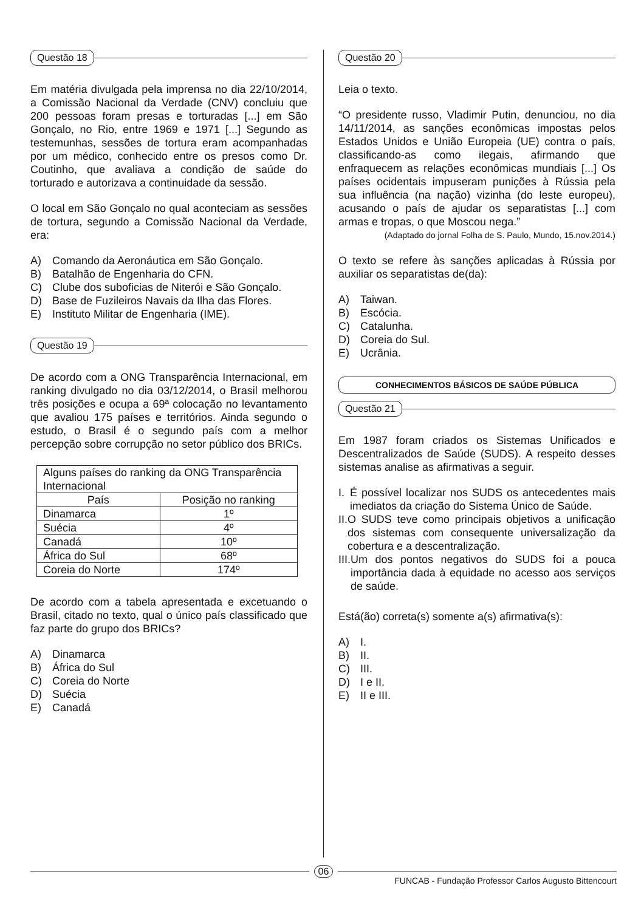Questão 18
Em matéria divulgada pela imprensa no dia 22/10/2014, a Comissão Nacional da Verdade (CNV) concluiu que 200 pessoas foram presas e torturadas [...] em São Gonçalo, no Rio, entre 1969 e 1971 [...] Segundo as testemunhas, sessões de tortura eram acompanhadas por um médico, conhecido entre os presos como Dr. Coutinho, que avaliava a condição de saúde do torturado e autorizava a continuidade da sessão.
O local em São Gonçalo no qual aconteciam as sessões de tortura, segundo a Comissão Nacional da Verdade, era:
A) Comando da Aeronáutica em São Gonçalo.
B) Batalhão de Engenharia do CFN.
C) Clube dos suboficias de Niterói e São Gonçalo.
D) Base de Fuzileiros Navais da Ilha das Flores.
E) Instituto Militar de Engenharia (IME).
Questão 19
De acordo com a ONG Transparência Internacional, em ranking divulgado no dia 03/12/2014, o Brasil melhorou três posições e ocupa a 69ª colocação no levantamento que avaliou 175 países e territórios. Ainda segundo o estudo, o Brasil é o segundo país com a melhor percepção sobre corrupção no setor público dos BRICs.
| Alguns países do ranking da ONG Transparência Internacional | |
| --- | --- |
| País | Posição no ranking |
| Dinamarca | 1º |
| Suécia | 4º |
| Canadá | 10º |
| África do Sul | 68º |
| Coreia do Norte | 174º |
De acordo com a tabela apresentada e excetuando o Brasil, citado no texto, qual o único país classificado que faz parte do grupo dos BRICs?
A) Dinamarca
B) África do Sul
C) Coreia do Norte
D) Suécia
E) Canadá
Questão 20
Leia o texto.
“O presidente russo, Vladimir Putin, denunciou, no dia 14/11/2014, as sanções econômicas impostas pelos Estados Unidos e União Europeia (UE) contra o país, classificando-as como ilegais, afirmando que enfraquecem as relações econômicas mundiais [...] Os países ocidentais impuseram punições à Rússia pela sua influência (na nação) vizinha (do leste europeu), acusando o país de ajudar os separatistas [...] com armas e tropas, o que Moscou nega.”
(Adaptado do jornal Folha de S. Paulo, Mundo, 15.nov.2014.)
O texto se refere às sanções aplicadas à Rússia por auxiliar os separatistas de(da):
A) Taiwan.
B) Escócia.
C) Catalunha.
D) Coreia do Sul.
E) Ucrânia.
CONHECIMENTOS BÁSICOS DE SAÚDE PÚBLICA
Questão 21
Em 1987 foram criados os Sistemas Unificados e Descentralizados de Saúde (SUDS). A respeito desses sistemas analise as afirmativas a seguir.
I. É possível localizar nos SUDS os antecedentes mais imediatos da criação do Sistema Único de Saúde.
II. O SUDS teve como principais objetivos a unificação dos sistemas com consequente universalização da cobertura e a descentralização.
III. Um dos pontos negativos do SUDS foi a pouca importância dada à equidade no acesso aos serviços de saúde.
Está(ão) correta(s) somente a(s) afirmativa(s):
A) I.
B) II.
C) III.
D) I e II.
E) II e III.
06
FUNCAB - Fundação Professor Carlos Augusto Bittencourt